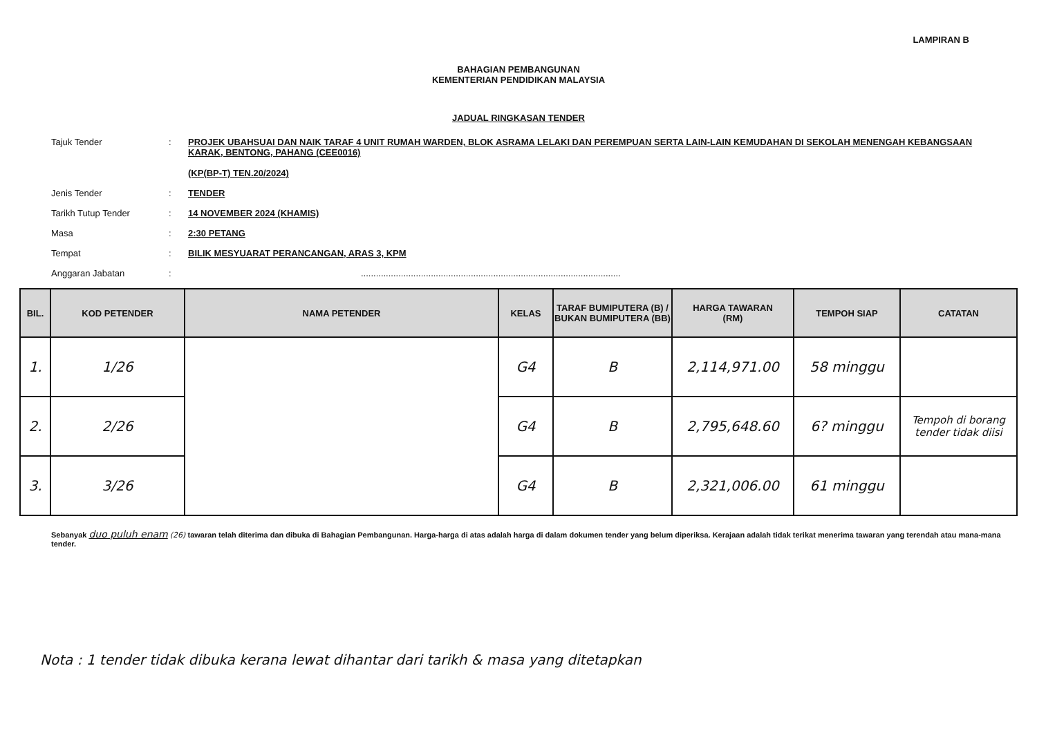LAMPIRAN B
BAHAGIAN PEMBANGUNAN
KEMENTERIAN PENDIDIKAN MALAYSIA
JADUAL RINGKASAN TENDER
Tajuk Tender: PROJEK UBAHSUAI DAN NAIK TARAF 4 UNIT RUMAH WARDEN, BLOK ASRAMA LELAKI DAN PEREMPUAN SERTA LAIN-LAIN KEMUDAHAN DI SEKOLAH MENENGAH KEBANGSAAN KARAK, BENTONG, PAHANG (CEE0016)
(KP(BP-T) TEN.20/2024)
Jenis Tender: TENDER
Tarikh Tutup Tender: 14 NOVEMBER 2024 (KHAMIS)
Masa: 2:30 PETANG
Tempat: BILIK MESYUARAT PERANCANGAN, ARAS 3, KPM
Anggaran Jabatan:........................................................................................................
| BIL. | KOD PETENDER | NAMA PETENDER | KELAS | TARAF BUMIPUTERA (B) / BUKAN BUMIPUTERA (BB) | HARGA TAWARAN (RM) | TEMPOH SIAP | CATATAN |
| --- | --- | --- | --- | --- | --- | --- | --- |
| 1. | 1/26 | | G4 | B | 2,114,971.00 | 58 minggu | |
| 2. | 2/26 | | G4 | B | 2,795,648.60 | 6? minggu | Tempoh di borang tender tidak diisi |
| 3. | 3/26 | | G4 | B | 2,321,006.00 | 61 minggu | |
Sebanyak duo puluh enam (26) tawaran telah diterima dan dibuka di Bahagian Pembangunan. Harga-harga di atas adalah harga di dalam dokumen tender yang belum diperiksa. Kerajaan adalah tidak terikat menerima tawaran yang terendah atau mana-mana tender.
Nota : 1 tender tidak dibuka kerana lewat dihantar dari tarikh & masa yang ditetapkan